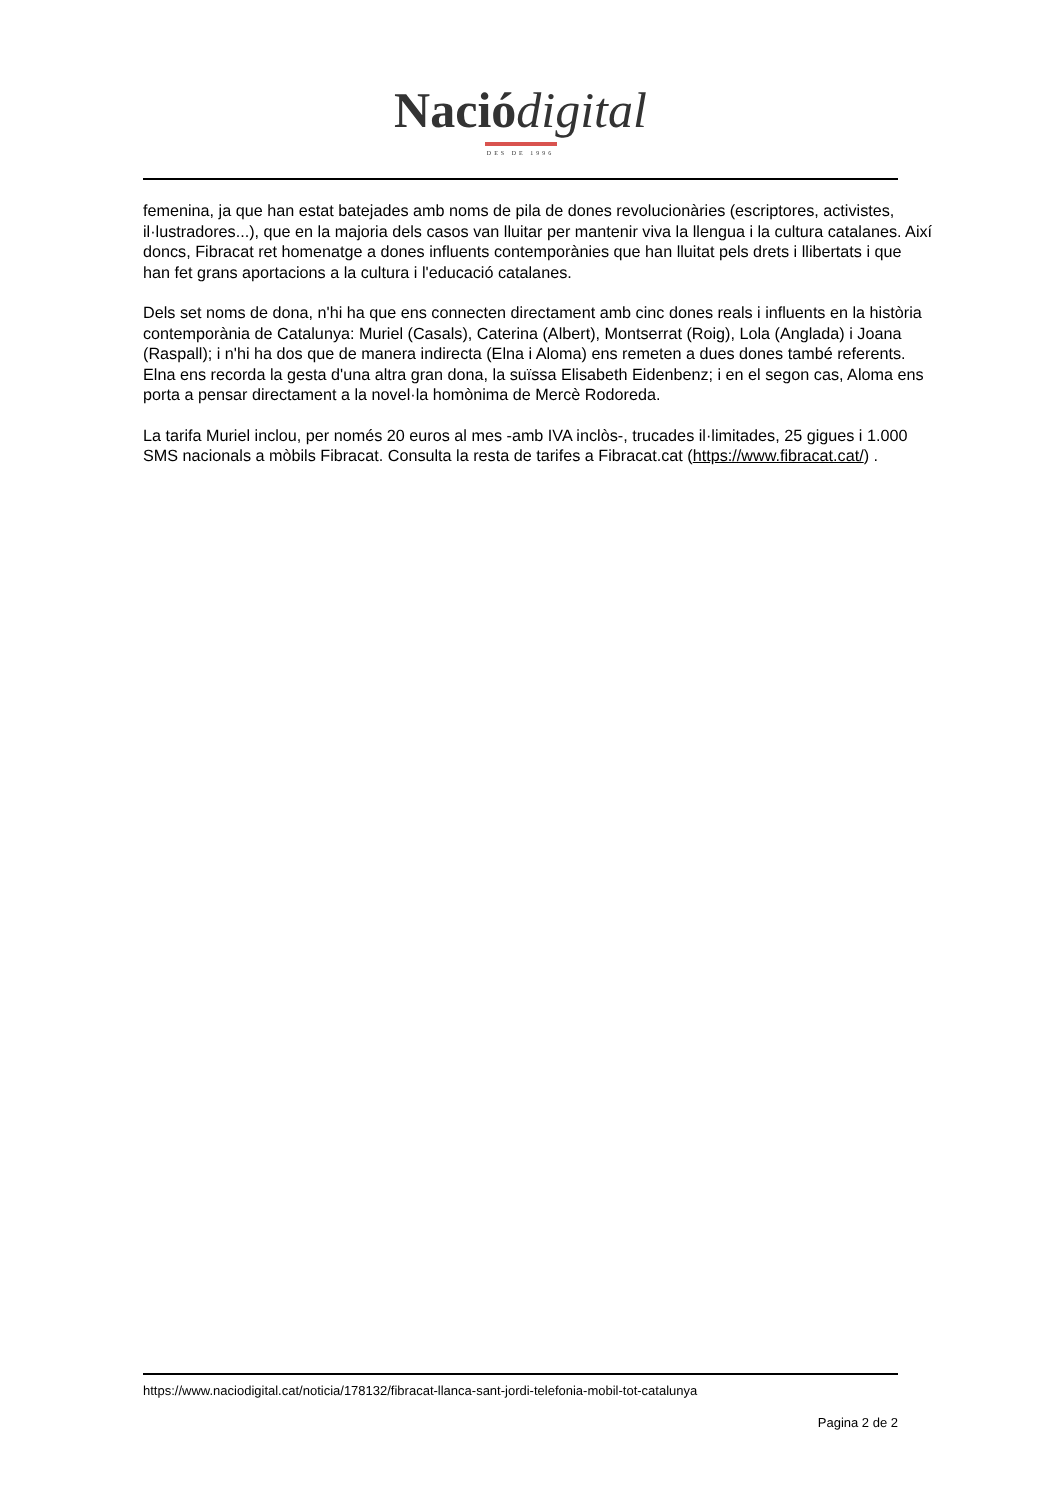Nació digital
DES DE 1996
femenina, ja que han estat batejades amb noms de pila de dones revolucionàries (escriptores, activistes, il·lustradores...), que en la majoria dels casos van lluitar per mantenir viva la llengua i la cultura catalanes. Així doncs, Fibracat ret homenatge a dones influents contemporànies que han lluitat pels drets i llibertats i que han fet grans aportacions a la cultura i l'educació catalanes.
Dels set noms de dona, n'hi ha que ens connecten directament amb cinc dones reals i influents en la història contemporània de Catalunya: Muriel (Casals), Caterina (Albert), Montserrat (Roig), Lola (Anglada) i Joana (Raspall); i n'hi ha dos que de manera indirecta (Elna i Aloma) ens remeten a dues dones també referents. Elna ens recorda la gesta d'una altra gran dona, la suïssa Elisabeth Eidenbenz; i en el segon cas, Aloma ens porta a pensar directament a la novel·la homònima de Mercè Rodoreda.
La tarifa Muriel inclou, per només 20 euros al mes -amb IVA inclòs-, trucades il·limitades, 25 gigues i 1.000 SMS nacionals a mòbils Fibracat. Consulta la resta de tarifes a Fibracat.cat (https://www.fibracat.cat/) .
https://www.naciodigital.cat/noticia/178132/fibracat-llanca-sant-jordi-telefonia-mobil-tot-catalunya
Pagina 2 de 2